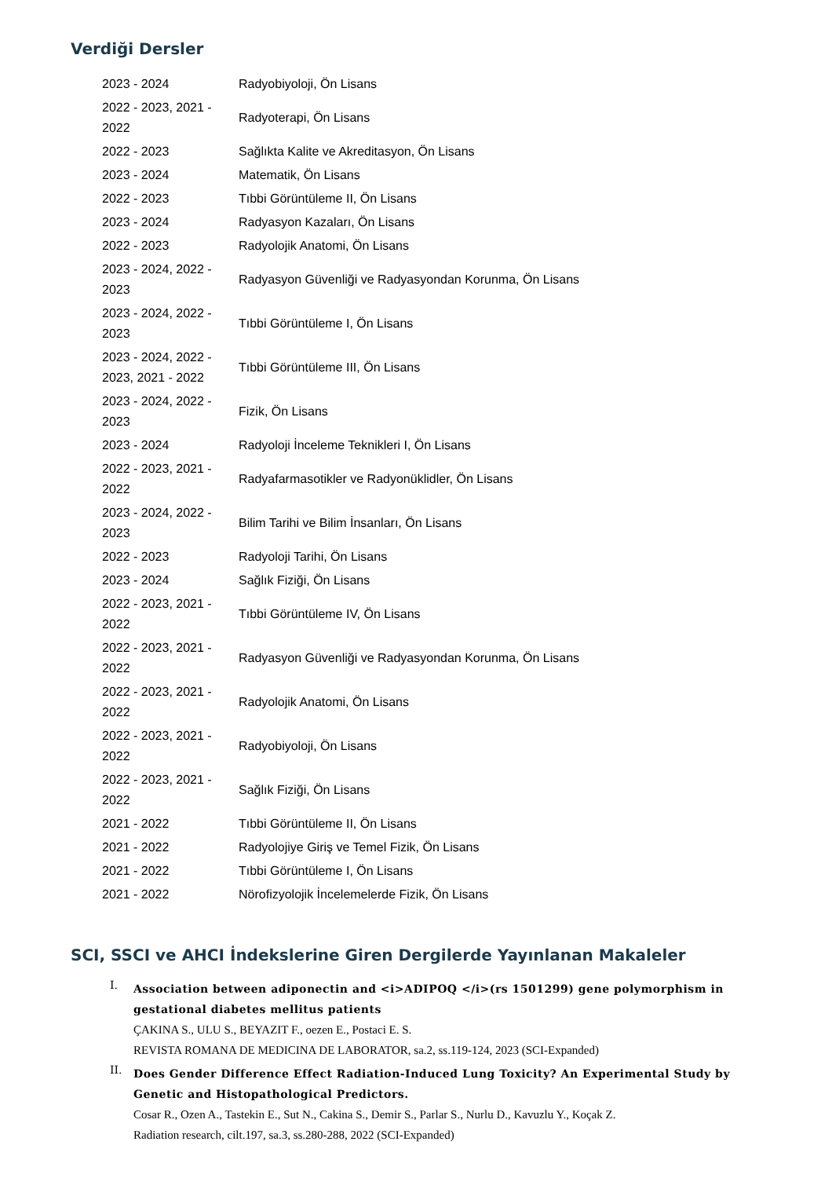Verdiği Dersler
| 2023 - 2024 | Radyobiyoloji, Ön Lisans |
| 2022 - 2023, 2021 - 2022 | Radyoterapi, Ön Lisans |
| 2022 - 2023 | Sağlıkta Kalite ve Akreditasyon, Ön Lisans |
| 2023 - 2024 | Matematik, Ön Lisans |
| 2022 - 2023 | Tıbbi Görüntüleme II, Ön Lisans |
| 2023 - 2024 | Radyasyon Kazaları, Ön Lisans |
| 2022 - 2023 | Radyolojik Anatomi, Ön Lisans |
| 2023 - 2024, 2022 - 2023 | Radyasyon Güvenliği ve Radyasyondan Korunma, Ön Lisans |
| 2023 - 2024, 2022 - 2023 | Tıbbi Görüntüleme I, Ön Lisans |
| 2023 - 2024, 2022 - 2023, 2021 - 2022 | Tıbbi Görüntüleme III, Ön Lisans |
| 2023 - 2024, 2022 - 2023 | Fizik, Ön Lisans |
| 2023 - 2024 | Radyoloji İnceleme Teknikleri I, Ön Lisans |
| 2022 - 2023, 2021 - 2022 | Radyafarmasotikler ve Radyonüklidler, Ön Lisans |
| 2023 - 2024, 2022 - 2023 | Bilim Tarihi ve Bilim İnsanları, Ön Lisans |
| 2022 - 2023 | Radyoloji Tarihi, Ön Lisans |
| 2023 - 2024 | Sağlık Fiziği, Ön Lisans |
| 2022 - 2023, 2021 - 2022 | Tıbbi Görüntüleme IV, Ön Lisans |
| 2022 - 2023, 2021 - 2022 | Radyasyon Güvenliği ve Radyasyondan Korunma, Ön Lisans |
| 2022 - 2023, 2021 - 2022 | Radyolojik Anatomi, Ön Lisans |
| 2022 - 2023, 2021 - 2022 | Radyobiyoloji, Ön Lisans |
| 2022 - 2023, 2021 - 2022 | Sağlık Fiziği, Ön Lisans |
| 2021 - 2022 | Tıbbi Görüntüleme II, Ön Lisans |
| 2021 - 2022 | Radyolojiye Giriş ve Temel Fizik, Ön Lisans |
| 2021 - 2022 | Tıbbi Görüntüleme I, Ön Lisans |
| 2021 - 2022 | Nörofizyolojik İncelemelerde Fizik, Ön Lisans |
SCI, SSCI ve AHCI İndekslerine Giren Dergilerde Yayınlanan Makaleler
I.
Association between adiponectin and <i>ADIPOQ </i>(rs 1501299) gene polymorphism in gestational diabetes mellitus patients
ÇAKINA S., ULU S., BEYAZIT F., oezen E., Postaci E. S.
REVISTA ROMANA DE MEDICINA DE LABORATOR, sa.2, ss.119-124, 2023 (SCI-Expanded)
II.
Does Gender Difference Effect Radiation-Induced Lung Toxicity? An Experimental Study by Genetic and Histopathological Predictors.
Cosar R., Ozen A., Tastekin E., Sut N., Cakina S., Demir S., Parlar S., Nurlu D., Kavuzlu Y., Koçak Z.
Radiation research, cilt.197, sa.3, ss.280-288, 2022 (SCI-Expanded)